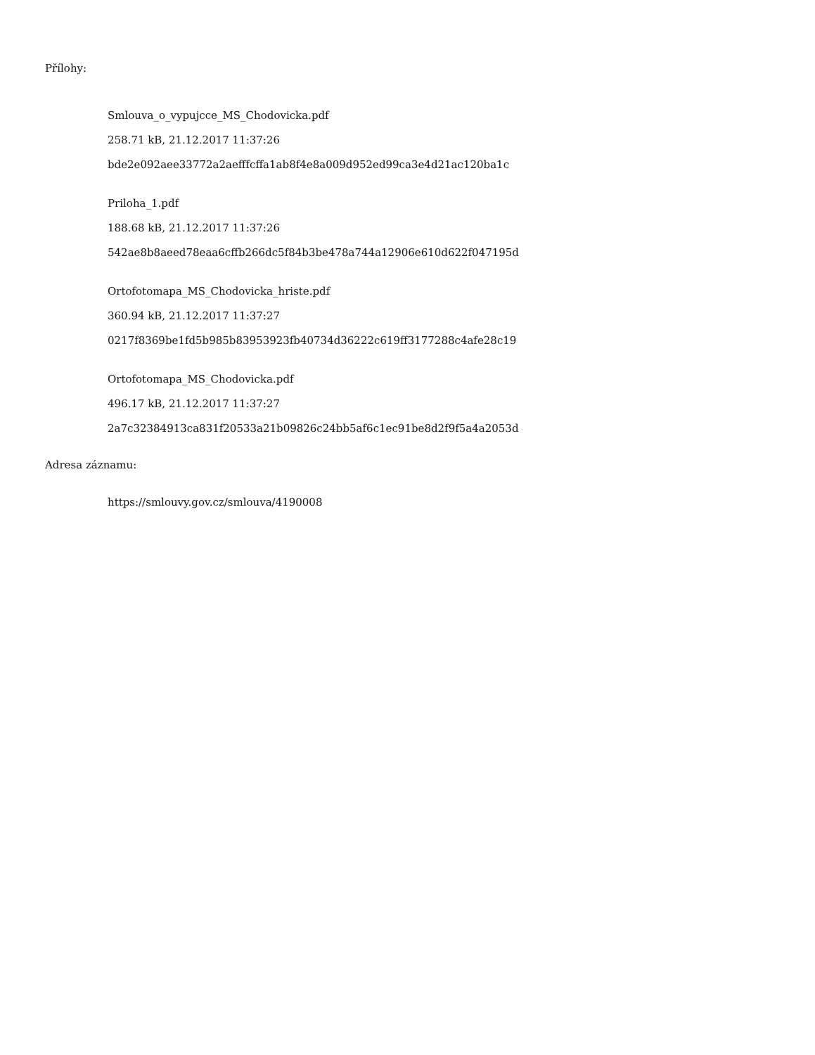Přílohy:
Smlouva_o_vypujcce_MS_Chodovicka.pdf
258.71 kB, 21.12.2017 11:37:26
bde2e092aee33772a2aefffcffa1ab8f4e8a009d952ed99ca3e4d21ac120ba1c
Priloha_1.pdf
188.68 kB, 21.12.2017 11:37:26
542ae8b8aeed78eaa6cffb266dc5f84b3be478a744a12906e610d622f047195d
Ortofotomapa_MS_Chodovicka_hriste.pdf
360.94 kB, 21.12.2017 11:37:27
0217f8369be1fd5b985b83953923fb40734d36222c619ff3177288c4afe28c19
Ortofotomapa_MS_Chodovicka.pdf
496.17 kB, 21.12.2017 11:37:27
2a7c32384913ca831f20533a21b09826c24bb5af6c1ec91be8d2f9f5a4a2053d
Adresa záznamu:
https://smlouvy.gov.cz/smlouva/4190008